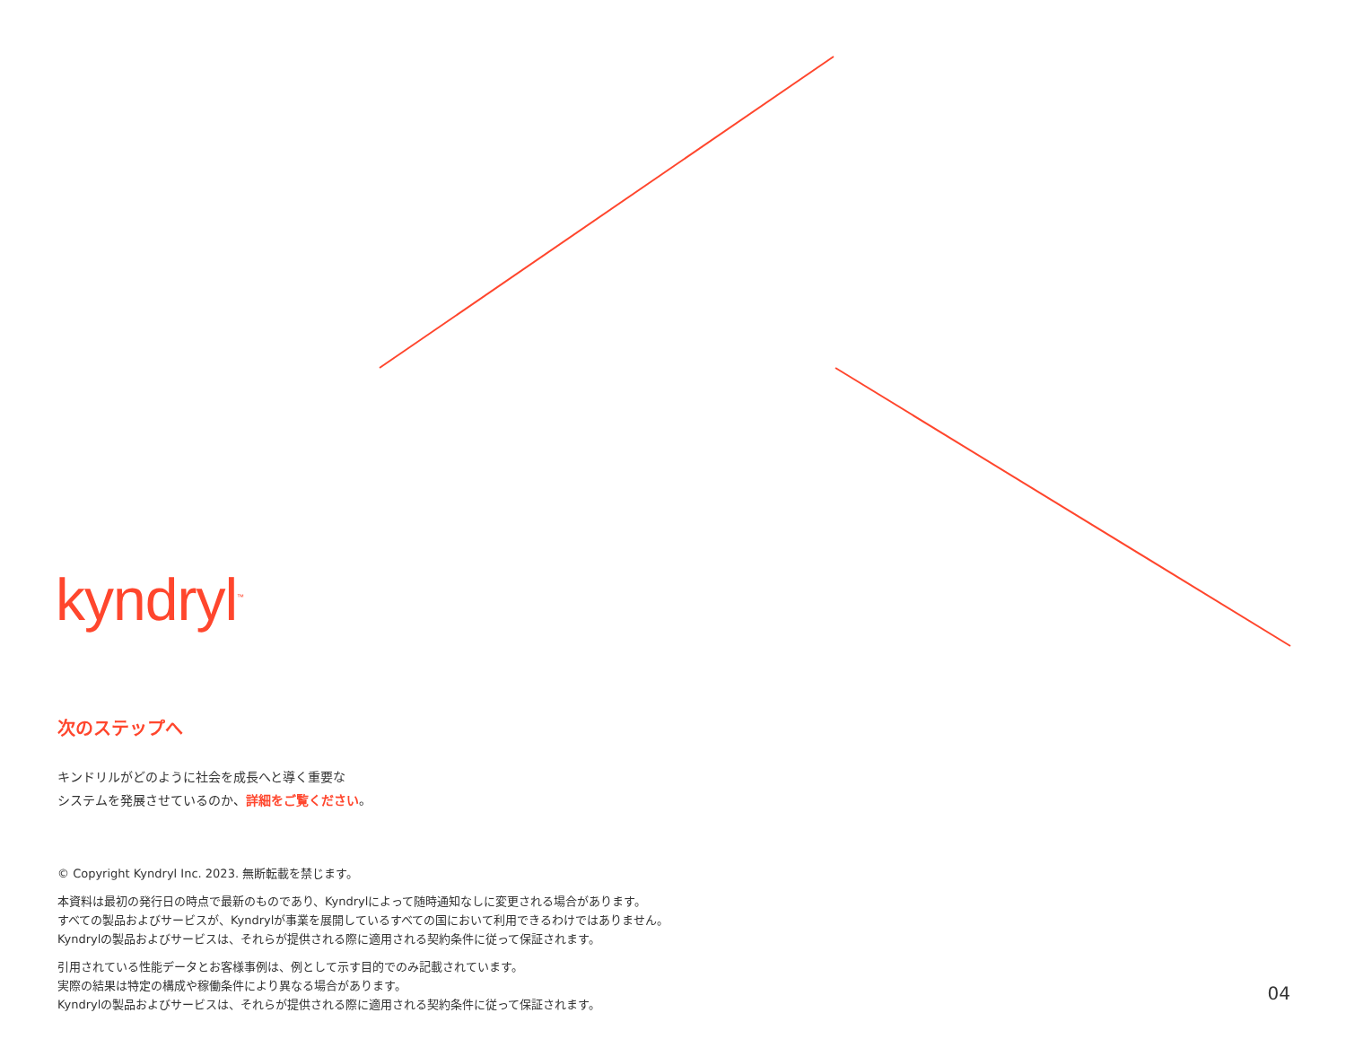kyndryl<sup>™</sup>
次のステップへ
キンドリルがどのように社会を成長へと導く重要な
システムを発展させているのか、詳細をご覧ください。
© Copyright Kyndryl Inc. 2023. 無断転載を禁じます。
本資料は最初の発行日の時点で最新のものであり、Kyndrylによって随時通知なしに変更される場合があります。
すべての製品およびサービスが、Kyndrylが事業を展開しているすべての国において利用できるわけではありません。
Kyndrylの製品およびサービスは、それらが提供される際に適用される契約条件に従って保証されます。
引用されている性能データとお客様事例は、例として示す目的でのみ記載されています。
実際の結果は特定の構成や稼働条件により異なる場合があります。
Kyndrylの製品およびサービスは、それらが提供される際に適用される契約条件に従って保証されます。
04